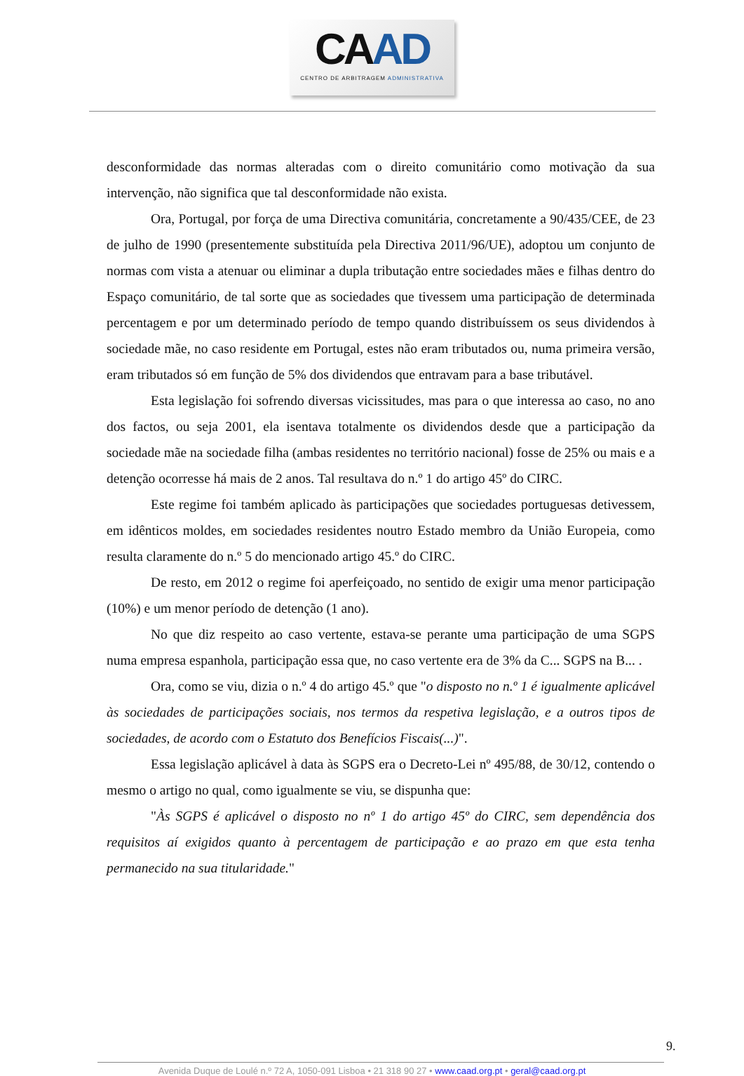CAAD
CENTRO DE ARBITRAGEM ADMINISTRATIVA
desconformidade das normas alteradas com o direito comunitário como motivação da sua intervenção, não significa que tal desconformidade não exista.
Ora, Portugal, por força de uma Directiva comunitária, concretamente a 90/435/CEE, de 23 de julho de 1990 (presentemente substituída pela Directiva 2011/96/UE), adoptou um conjunto de normas com vista a atenuar ou eliminar a dupla tributação entre sociedades mães e filhas dentro do Espaço comunitário, de tal sorte que as sociedades que tivessem uma participação de determinada percentagem e por um determinado período de tempo quando distribuíssem os seus dividendos à sociedade mãe, no caso residente em Portugal, estes não eram tributados ou, numa primeira versão, eram tributados só em função de 5% dos dividendos que entravam para a base tributável.
Esta legislação foi sofrendo diversas vicissitudes, mas para o que interessa ao caso, no ano dos factos, ou seja 2001, ela isentava totalmente os dividendos desde que a participação da sociedade mãe na sociedade filha (ambas residentes no território nacional) fosse de 25% ou mais e a detenção ocorresse há mais de 2 anos. Tal resultava do n.º 1 do artigo 45º do CIRC.
Este regime foi também aplicado às participações que sociedades portuguesas detivessem, em idênticos moldes, em sociedades residentes noutro Estado membro da União Europeia, como resulta claramente do n.º 5 do mencionado artigo 45.º do CIRC.
De resto, em 2012 o regime foi aperfeiçoado, no sentido de exigir uma menor participação (10%) e um menor período de detenção (1 ano).
No que diz respeito ao caso vertente, estava-se perante uma participação de uma SGPS numa empresa espanhola, participação essa que, no caso vertente era de 3% da C... SGPS na B... .
Ora, como se viu, dizia o n.º 4 do artigo 45.º que "o disposto no n.º 1 é igualmente aplicável às sociedades de participações sociais, nos termos da respetiva legislação, e a outros tipos de sociedades, de acordo com o Estatuto dos Benefícios Fiscais(...)".
Essa legislação aplicável à data às SGPS era o Decreto-Lei nº 495/88, de 30/12, contendo o mesmo o artigo no qual, como igualmente se viu, se dispunha que:
"Às SGPS é aplicável o disposto no nº 1 do artigo 45º do CIRC, sem dependência dos requisitos aí exigidos quanto à percentagem de participação e ao prazo em que esta tenha permanecido na sua titularidade."
9.
Avenida Duque de Loulé n.º 72 A, 1050-091 Lisboa • 21 318 90 27 • www.caad.org.pt • geral@caad.org.pt